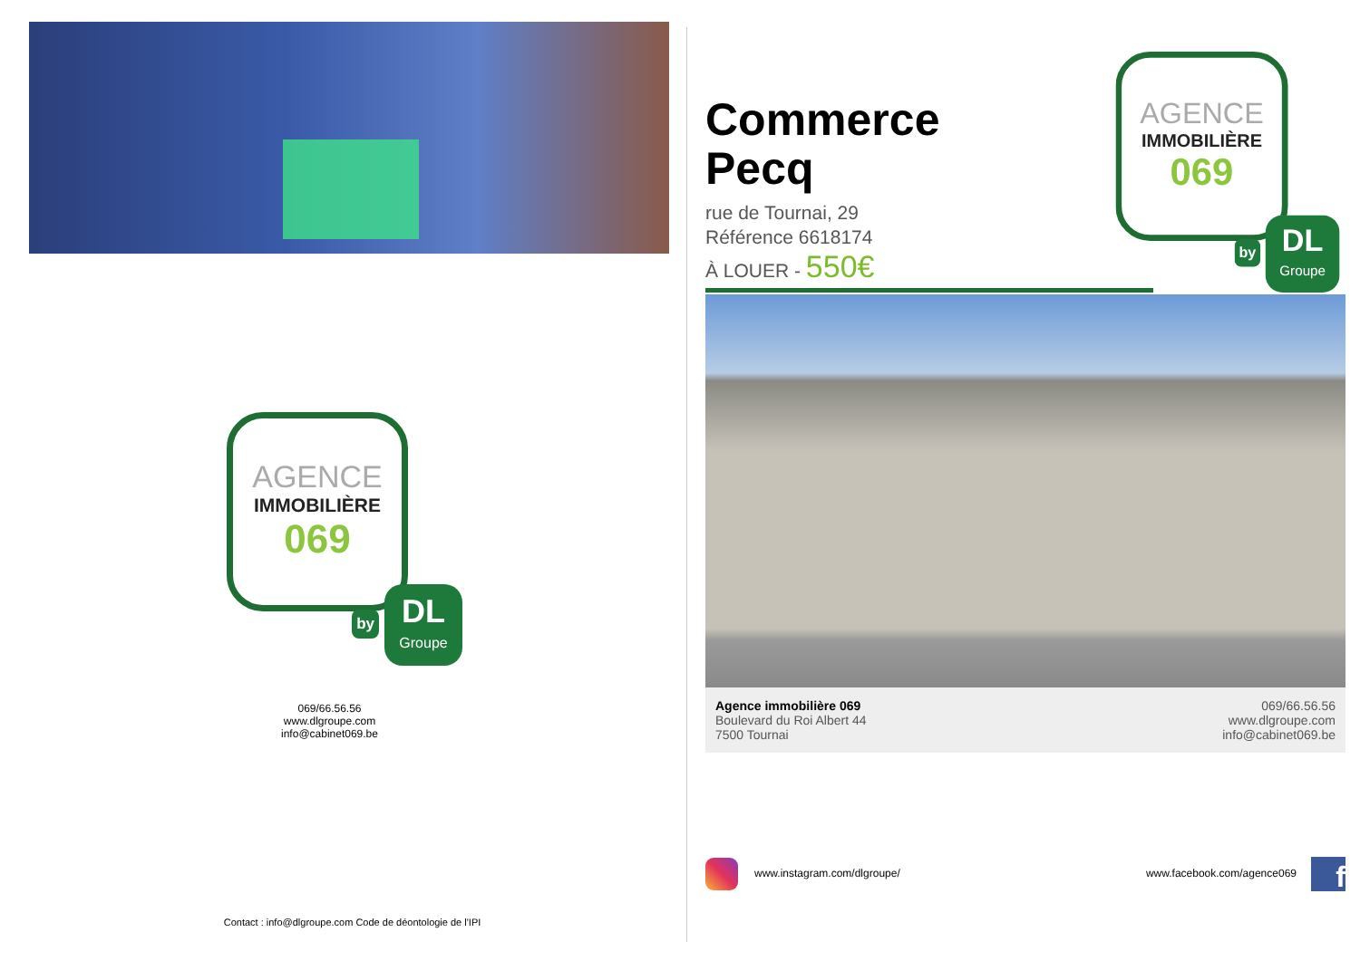AGENCE
IMMOBILIÈRE
069
by
DL
Groupe
069/66.56.56
www.dlgroupe.com
info@cabinet069.be
Contact : info@dlgroupe.com Code de déontologie de l'IPI
AGENCE
IMMOBILIÈRE
069
by
DL
Groupe
Commerce
Pecq
rue de Tournai, 29
Référence 6618174
À LOUER - 550€
Agence immobilière 069
Boulevard du Roi Albert 44
7500 Tournai
069/66.56.56
www.dlgroupe.com
info@cabinet069.be
www.instagram.com/dlgroupe/ www.facebook.com/agence069 f